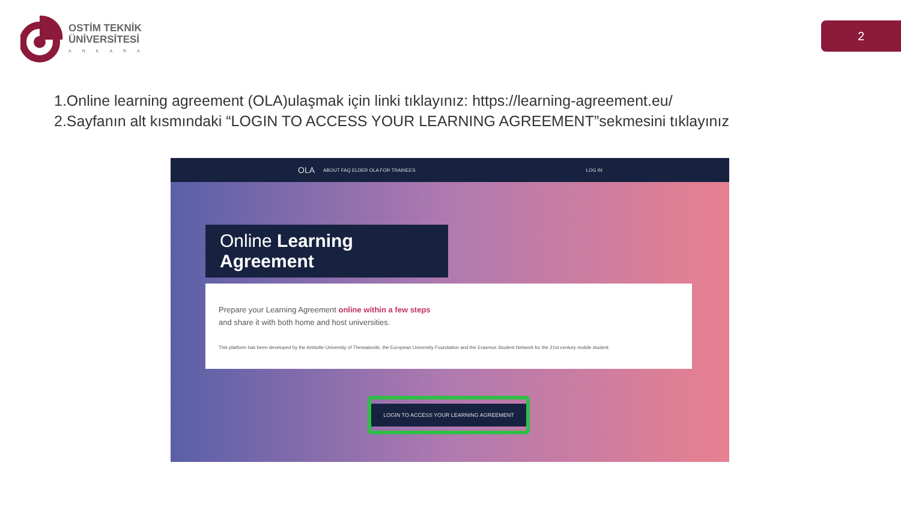OSTİM TEKNİK
ÜNİVERSİTESİ
ANKARA
2
1.Online learning agreement (OLA)ulaşmak için linki tıklayınız: https://learning-agreement.eu/
2.Sayfanın alt kısmındaki “LOGIN TO ACCESS YOUR LEARNING AGREEMENT”sekmesini tıklayınız
OLA ABOUT FAQ ELDER OLA FOR TRAINEES LOG IN
Online Learning Agreement
Prepare your Learning Agreement online within a few steps
and share it with both home and host universities.
This platform has been developed by the Aristotle University of Thessaloniki, the European University Foundation and the Erasmus Student Network for the 21st century mobile student.
LOGIN TO ACCESS YOUR LEARNING AGREEMENT